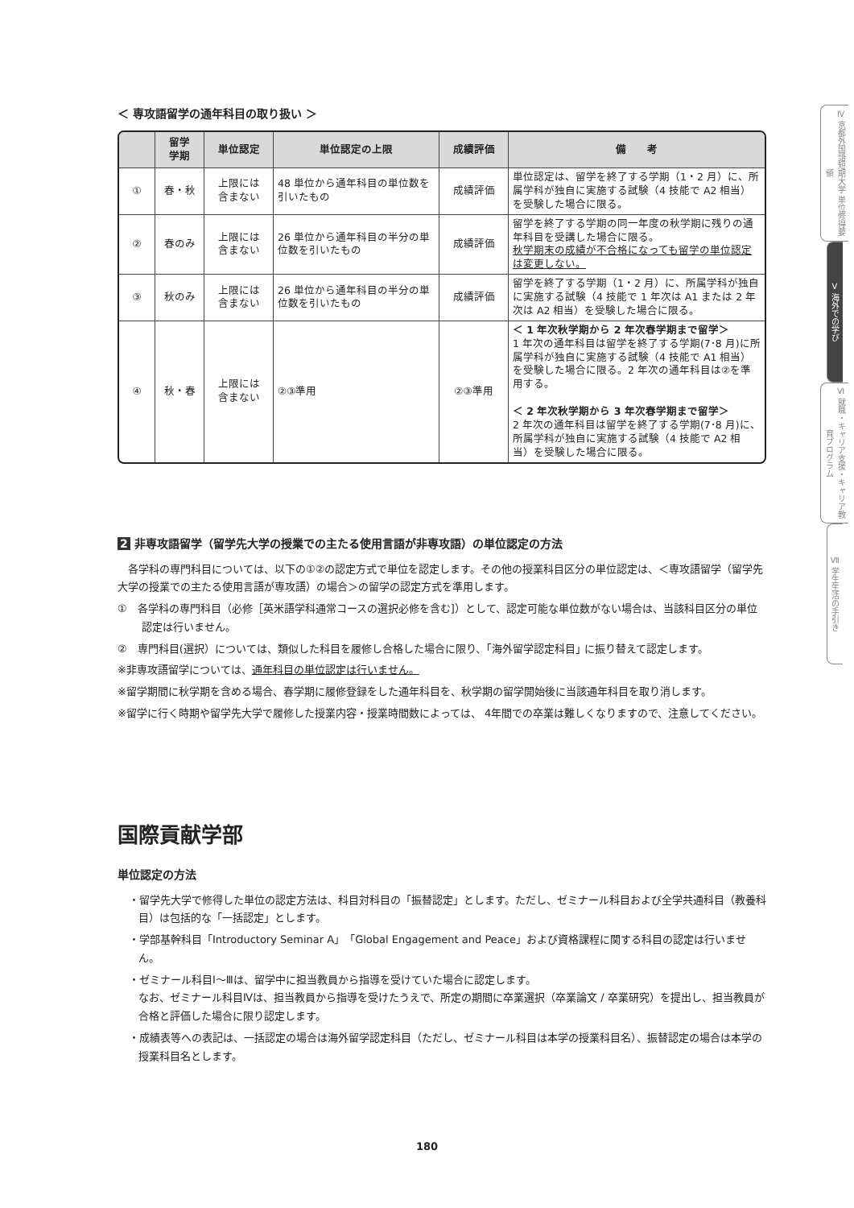＜ 専攻語留学の通年科目の取り扱い ＞
| | 留学 学期 | 単位認定 | 単位認定の上限 | 成績評価 | 備 考 |
| --- | --- | --- | --- | --- | --- |
| ① | 春・秋 | 上限には 含まない | 48 単位から通年科目の単位数を引いたもの | 成績評価 | 単位認定は、留学を終了する学期（1・2 月）に、所属学科が独自に実施する試験（4 技能で A2 相当）を受験した場合に限る。 |
| ② | 春のみ | 上限には 含まない | 26 単位から通年科目の半分の単位数を引いたもの | 成績評価 | 留学を終了する学期の同一年度の秋学期に残りの通年科目を受講した場合に限る。 秋学期末の成績が不合格になっても留学の単位認定は変更しない。 |
| ③ | 秋のみ | 上限には 含まない | 26 単位から通年科目の半分の単位数を引いたもの | 成績評価 | 留学を終了する学期（1・2 月）に、所属学科が独自に実施する試験（4 技能で 1 年次は A1 または 2 年次は A2 相当）を受験した場合に限る。 |
| ④ | 秋・春 | 上限には 含まない | ②③準用 | ②③準用 | ＜ 1 年次秋学期から 2 年次春学期まで留学＞ 1 年次の通年科目は留学を終了する学期(7･8 月)に所属学科が独自に実施する試験（4 技能で A1 相当）を受験した場合に限る。2 年次の通年科目は②を準用する。 ＜ 2 年次秋学期から 3 年次春学期まで留学＞ 2 年次の通年科目は留学を終了する学期(7･8 月)に、所属学科が独自に実施する試験（4 技能で A2 相当）を受験した場合に限る。 |
2 非専攻語留学（留学先大学の授業での主たる使用言語が非専攻語）の単位認定の方法
　各学科の専門科目については、以下の①②の認定方式で単位を認定します。その他の授業科目区分の単位認定は、＜専攻語留学（留学先大学の授業での主たる使用言語が専攻語）の場合＞の留学の認定方式を準用します。
①　各学科の専門科目（必修［英米語学科通常コースの選択必修を含む]）として、認定可能な単位数がない場合は、当該科目区分の単位認定は行いません。
②　専門科目(選択）については、類似した科目を履修し合格した場合に限り、｢海外留学認定科目｣ に振り替えて認定します。
※非専攻語留学については、通年科目の単位認定は行いません。
※留学期間に秋学期を含める場合、春学期に履修登録をした通年科目を、秋学期の留学開始後に当該通年科目を取り消します。
※留学に行く時期や留学先大学で履修した授業内容・授業時間数によっては、 4年間での卒業は難しくなりますので、注意してください。
国際貢献学部
単位認定の方法
・留学先大学で修得した単位の認定方法は、科目対科目の「振替認定」とします。ただし、ゼミナール科目および全学共通科目（教養科目）は包括的な「一括認定」とします。
・学部基幹科目「Introductory Seminar A」「Global Engagement and Peace」および資格課程に関する科目の認定は行いません。
・ゼミナール科目Ⅰ～Ⅲは、留学中に担当教員から指導を受けていた場合に認定します。
なお、ゼミナール科目Ⅳは、担当教員から指導を受けたうえで、所定の期間に卒業選択（卒業論文 / 卒業研究）を提出し、担当教員が合格と評価した場合に限り認定します。
・成績表等への表記は、一括認定の場合は海外留学認定科目（ただし、ゼミナール科目は本学の授業科目名）、振替認定の場合は本学の授業科目名とします。
Ⅳ 京都外国語短期大学 単位修得要領
Ⅴ 海外での学び
Ⅵ 就職・キャリア支援・キャリア教育プログラム
Ⅶ 学生生活の手引き
180